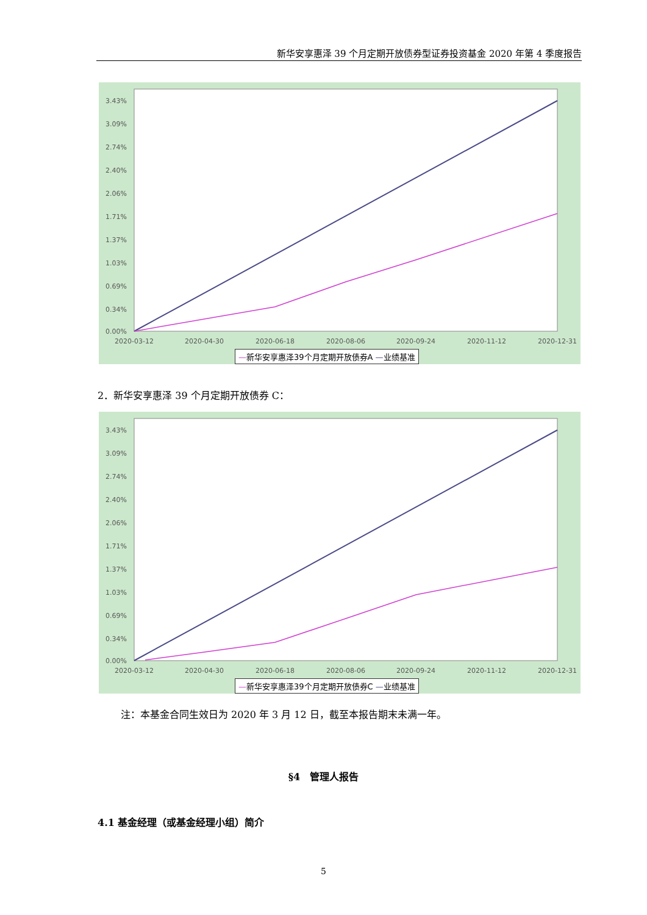新华安享惠泽 39 个月定期开放债券型证券投资基金 2020 年第 4 季度报告
3.43%
3.09%
2.74%
2.40%
2.06%
1.71%
1.37%
1.03%
0.69%
0.34%
0.00%
2020-03-12
2020-04-30
2020-06-18
2020-08-06
2020-09-24
2020-11-12
2020-12-31
—新华安享惠泽39个月定期开放债券A —业绩基准
2．新华安享惠泽 39 个月定期开放债券 C：
3.43%
3.09%
2.74%
2.40%
2.06%
1.71%
1.37%
1.03%
0.69%
0.34%
0.00%
2020-03-12
2020-04-30
2020-06-18
2020-08-06
2020-09-24
2020-11-12
2020-12-31
—新华安享惠泽39个月定期开放债券C —业绩基准
注：本基金合同生效日为 2020 年 3 月 12 日，截至本报告期末未满一年。
§4　管理人报告
4.1 基金经理（或基金经理小组）简介
5